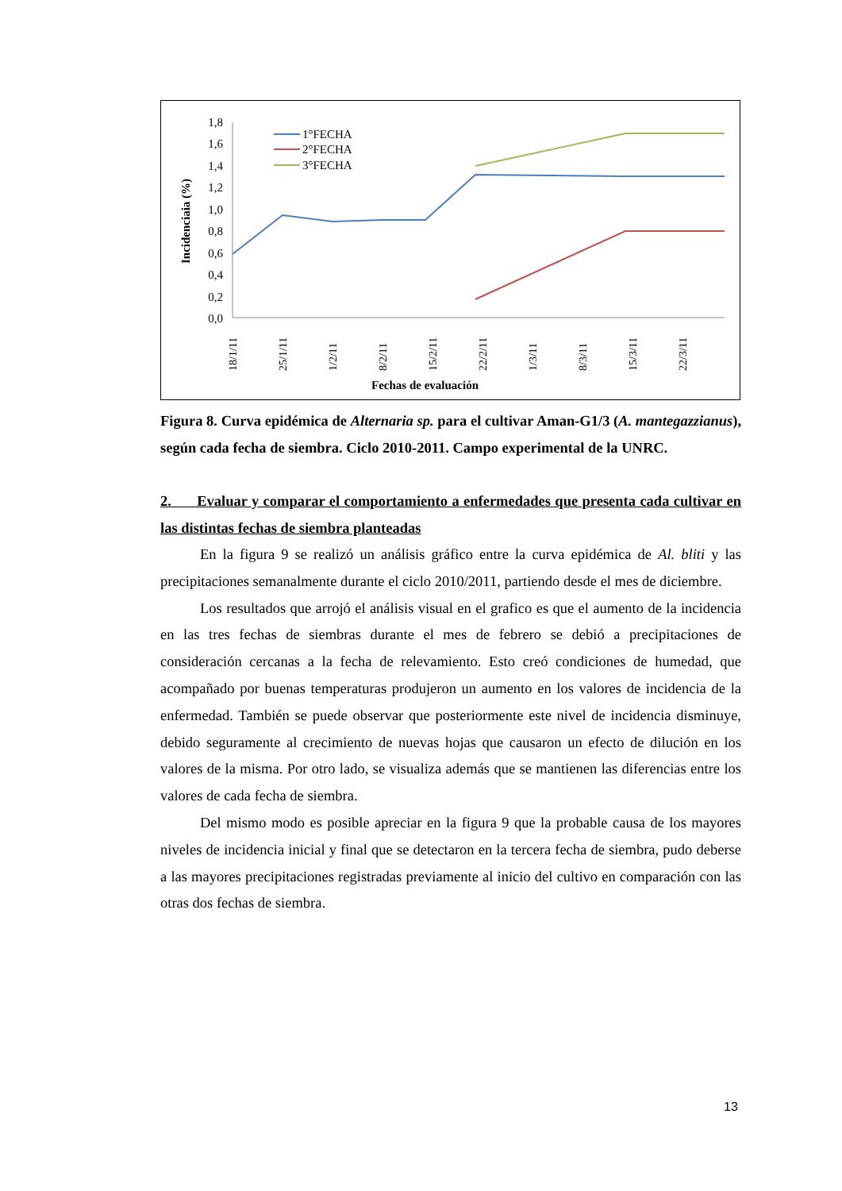1,8
1,6
1,4
1,2
1,0
0,8
0,6
0,4
0,2
0,0
Incidenciaia (%)
18/1/11
25/1/11
1/2/11
8/2/11
15/2/11
22/2/11
1/3/11
8/3/11
15/3/11
22/3/11
Fechas de evaluación
1°FECHA
2°FECHA
3°FECHA
Figura 8. Curva epidémica de Alternaria sp. para el cultivar Aman-G1/3 (A. mantegazzianus), según cada fecha de siembra. Ciclo 2010-2011. Campo experimental de la UNRC.
2. Evaluar y comparar el comportamiento a enfermedades que presenta cada cultivar en las distintas fechas de siembra planteadas
En la figura 9 se realizó un análisis gráfico entre la curva epidémica de Al. bliti y las precipitaciones semanalmente durante el ciclo 2010/2011, partiendo desde el mes de diciembre.
Los resultados que arrojó el análisis visual en el grafico es que el aumento de la incidencia en las tres fechas de siembras durante el mes de febrero se debió a precipitaciones de consideración cercanas a la fecha de relevamiento. Esto creó condiciones de humedad, que acompañado por buenas temperaturas produjeron un aumento en los valores de incidencia de la enfermedad. También se puede observar que posteriormente este nivel de incidencia disminuye, debido seguramente al crecimiento de nuevas hojas que causaron un efecto de dilución en los valores de la misma. Por otro lado, se visualiza además que se mantienen las diferencias entre los valores de cada fecha de siembra.
Del mismo modo es posible apreciar en la figura 9 que la probable causa de los mayores niveles de incidencia inicial y final que se detectaron en la tercera fecha de siembra, pudo deberse a las mayores precipitaciones registradas previamente al inicio del cultivo en comparación con las otras dos fechas de siembra.
13